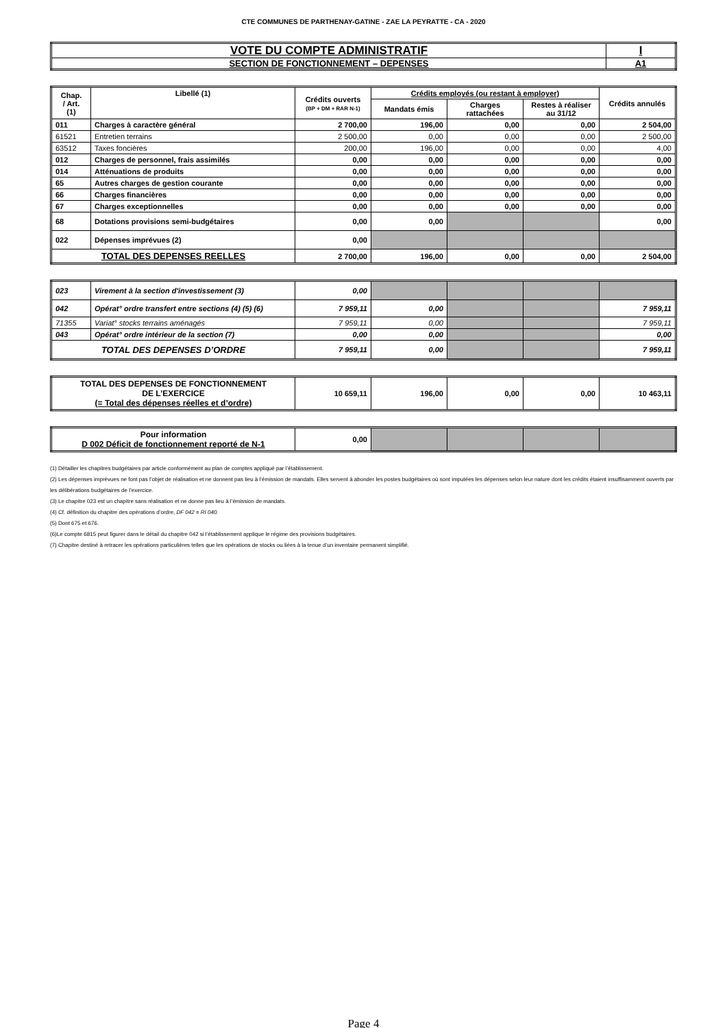CTE COMMUNES DE PARTHENAY-GATINE - ZAE LA PEYRATTE - CA - 2020
| VOTE DU COMPTE ADMINISTRATIF | I |
| SECTION DE FONCTIONNEMENT – DEPENSES | A1 |
| Chap. / Art. (1) | Libellé (1) | Crédits ouverts (BP + DM + RAR N-1) | Crédits employés (ou restant à employer) | | | Crédits annulés |
| --- | --- | --- | --- | --- | --- | --- |
| | | | Mandats émis | Charges rattachées | Restes à réaliser au 31/12 | |
| 011 | Charges à caractère général | 2 700,00 | 196,00 | 0,00 | 0,00 | 2 504,00 |
| 61521 | Entretien terrains | 2 500,00 | 0,00 | 0,00 | 0,00 | 2 500,00 |
| 63512 | Taxes foncières | 200,00 | 196,00 | 0,00 | 0,00 | 4,00 |
| 012 | Charges de personnel, frais assimilés | 0,00 | 0,00 | 0,00 | 0,00 | 0,00 |
| 014 | Atténuations de produits | 0,00 | 0,00 | 0,00 | 0,00 | 0,00 |
| 65 | Autres charges de gestion courante | 0,00 | 0,00 | 0,00 | 0,00 | 0,00 |
| 66 | Charges financières | 0,00 | 0,00 | 0,00 | 0,00 | 0,00 |
| 67 | Charges exceptionnelles | 0,00 | 0,00 | 0,00 | 0,00 | 0,00 |
| 68 | Dotations provisions semi-budgétaires | 0,00 | 0,00 | | | 0,00 |
| 022 | Dépenses imprévues (2) | 0,00 | | | | |
| TOTAL DES DEPENSES REELLES | | 2 700,00 | 196,00 | 0,00 | 0,00 | 2 504,00 |
| 023 | Virement à la section d'investissement (3) | 0,00 | | | | |
| 042 | Opérat° ordre transfert entre sections (4) (5) (6) | 7 959,11 | 0,00 | | | 7 959,11 |
| 71355 | Variat° stocks terrains aménagés | 7 959,11 | 0,00 | | | 7 959,11 |
| 043 | Opérat° ordre intérieur de la section (7) | 0,00 | 0,00 | | | 0,00 |
| TOTAL DES DEPENSES D’ORDRE | | 7 959,11 | 0,00 | | | 7 959,11 |
| TOTAL DES DEPENSES DE FONCTIONNEMENT DE L’EXERCICE (= Total des dépenses réelles et d’ordre) | 10 659,11 | 196,00 | 0,00 | 0,00 | 10 463,11 |
| Pour information D 002 Déficit de fonctionnement reporté de N-1 | 0,00 | | | | |
(1) Détailler les chapitres budgétaires par article conformément au plan de comptes appliqué par l’établissement.
(2) Les dépenses imprévues ne font pas l’objet de réalisation et ne donnent pas lieu à l’émission de mandats. Elles servent à abonder les postes budgétaires où sont imputées les dépenses selon leur nature dont les crédits étaient insuffisamment ouverts par les délibérations budgétaires de l’exercice.
(3) Le chapitre 023 est un chapitre sans réalisation et ne donne pas lieu à l’émission de mandats.
(4) Cf. définition du chapitre des opérations d’ordre, DF 042 = RI 040.
(5) Dont 675 et 676.
(6)Le compte 6815 peut figurer dans le détail du chapitre 042 si l’établissement applique le régime des provisions budgétaires.
(7) Chapitre destiné à retracer les opérations particulières telles que les opérations de stocks ou liées à la tenue d’un inventaire permanent simplifié.
Page 4